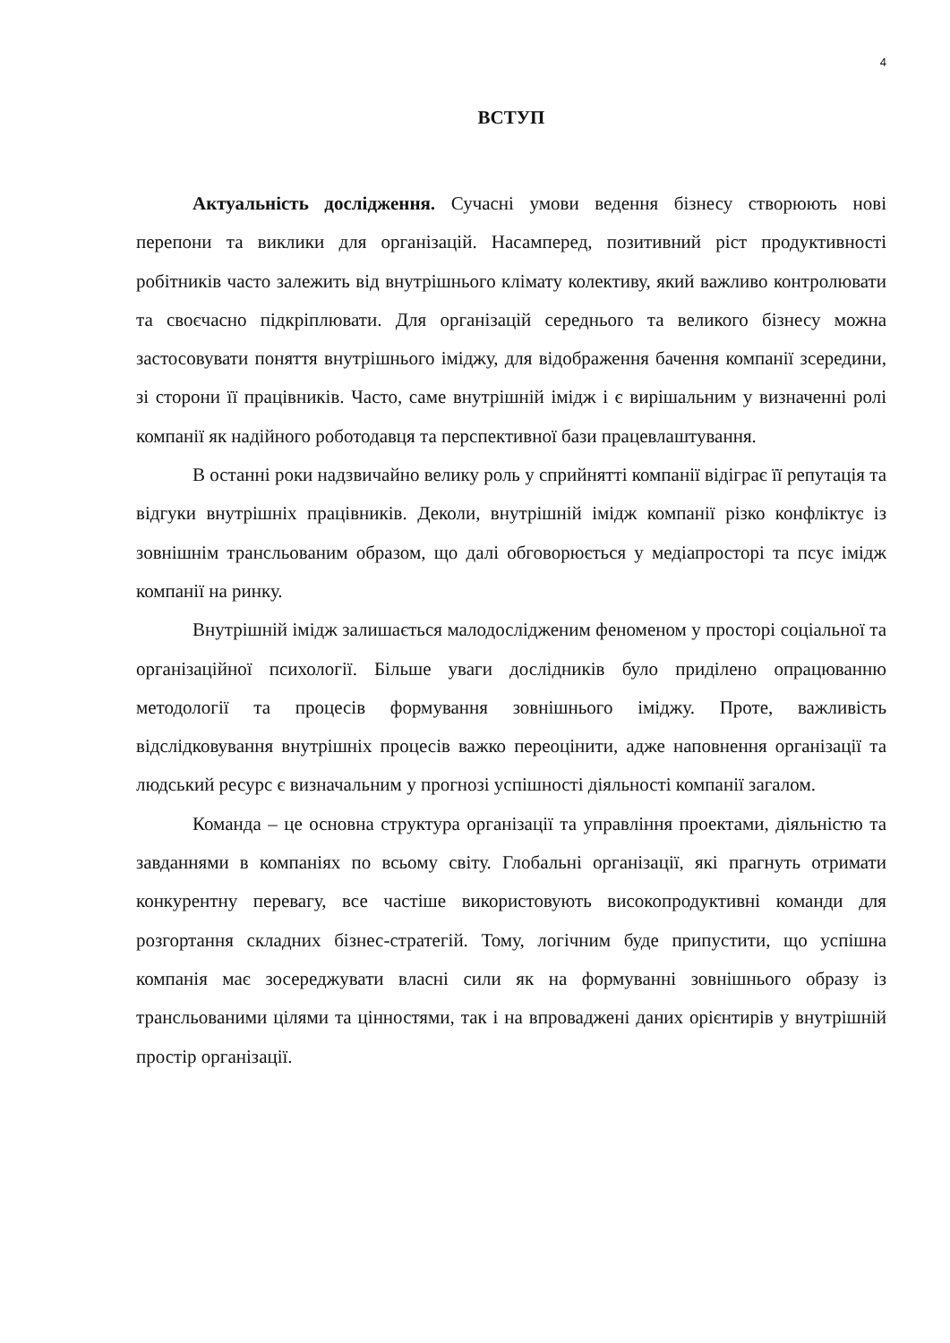4
ВСТУП
Актуальність дослідження. Сучасні умови ведення бізнесу створюють нові перепони та виклики для організацій. Насамперед, позитивний ріст продуктивності робітників часто залежить від внутрішнього клімату колективу, який важливо контролювати та своєчасно підкріплювати. Для організацій середнього та великого бізнесу можна застосовувати поняття внутрішнього іміджу, для відображення бачення компанії зсередини, зі сторони її працівників. Часто, саме внутрішній імідж і є вирішальним у визначенні ролі компанії як надійного роботодавця та перспективної бази працевлаштування.
В останні роки надзвичайно велику роль у сприйнятті компанії відіграє її репутація та відгуки внутрішніх працівників. Деколи, внутрішній імідж компанії різко конфліктує із зовнішнім трансльованим образом, що далі обговорюється у медіапросторі та псує імідж компанії на ринку.
Внутрішній імідж залишається малодослідженим феноменом у просторі соціальної та організаційної психології. Більше уваги дослідників було приділено опрацюванню методології та процесів формування зовнішнього іміджу. Проте, важливість відслідковування внутрішніх процесів важко переоцінити, адже наповнення організації та людський ресурс є визначальним у прогнозі успішності діяльності компанії загалом.
Команда – це основна структура організації та управління проектами, діяльністю та завданнями в компаніях по всьому світу. Глобальні організації, які прагнуть отримати конкурентну перевагу, все частіше використовують високопродуктивні команди для розгортання складних бізнес-стратегій. Тому, логічним буде припустити, що успішна компанія має зосереджувати власні сили як на формуванні зовнішнього образу із трансльованими цілями та цінностями, так і на впроваджені даних орієнтирів у внутрішній простір організації.